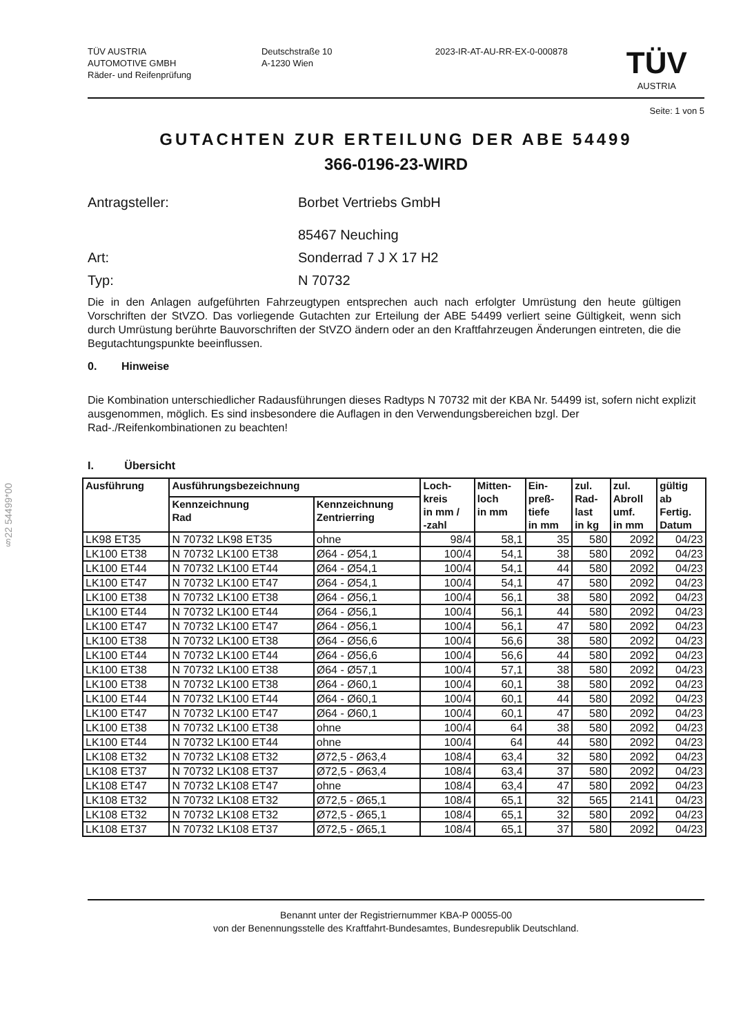§22 54499*00
TÜV AUSTRIA
AUTOMOTIVE GMBH
Räder- und Reifenprüfung
Deutschstraße 10
A-1230 Wien
2023-IR-AT-AU-RR-EX-0-000878
TÜV
AUSTRIA
Seite: 1 von 5
GUTACHTEN ZUR ERTEILUNG DER ABE 54499
366-0196-23-WIRD
Antragsteller: Borbet Vertriebs GmbH
85467 Neuching
Art: Sonderrad 7 J X 17 H2
Typ: N 70732
Die in den Anlagen aufgeführten Fahrzeugtypen entsprechen auch nach erfolgter Umrüstung den heute gültigen Vorschriften der StVZO. Das vorliegende Gutachten zur Erteilung der ABE 54499 verliert seine Gültigkeit, wenn sich durch Umrüstung berührte Bauvorschriften der StVZO ändern oder an den Kraftfahrzeugen Änderungen eintreten, die die Begutachtungspunkte beeinflussen.
0. Hinweise
Die Kombination unterschiedlicher Radausführungen dieses Radtyps N 70732 mit der KBA Nr. 54499 ist, sofern nicht explizit ausgenommen, möglich. Es sind insbesondere die Auflagen in den Verwendungsbereichen bzgl. Der Rad-./Reifenkombinationen zu beachten!
I. Übersicht
| Ausführung | Ausführungsbezeichnung | | Loch- kreis in mm / -zahl | Mitten- loch in mm | Ein- preß- tiefe in mm | zul. Rad- last in kg | zul. Abroll umf. in mm | gültig ab Fertig. Datum |
| --- | --- | --- | --- | --- | --- | --- | --- | --- |
| | Kennzeichnung Rad | Kennzeichnung Zentrierring | | | | | | |
| LK98 ET35 | N 70732 LK98 ET35 | ohne | 98/4 | 58,1 | 35 | 580 | 2092 | 04/23 |
| LK100 ET38 | N 70732 LK100 ET38 | Ø64 - Ø54,1 | 100/4 | 54,1 | 38 | 580 | 2092 | 04/23 |
| LK100 ET44 | N 70732 LK100 ET44 | Ø64 - Ø54,1 | 100/4 | 54,1 | 44 | 580 | 2092 | 04/23 |
| LK100 ET47 | N 70732 LK100 ET47 | Ø64 - Ø54,1 | 100/4 | 54,1 | 47 | 580 | 2092 | 04/23 |
| LK100 ET38 | N 70732 LK100 ET38 | Ø64 - Ø56,1 | 100/4 | 56,1 | 38 | 580 | 2092 | 04/23 |
| LK100 ET44 | N 70732 LK100 ET44 | Ø64 - Ø56,1 | 100/4 | 56,1 | 44 | 580 | 2092 | 04/23 |
| LK100 ET47 | N 70732 LK100 ET47 | Ø64 - Ø56,1 | 100/4 | 56,1 | 47 | 580 | 2092 | 04/23 |
| LK100 ET38 | N 70732 LK100 ET38 | Ø64 - Ø56,6 | 100/4 | 56,6 | 38 | 580 | 2092 | 04/23 |
| LK100 ET44 | N 70732 LK100 ET44 | Ø64 - Ø56,6 | 100/4 | 56,6 | 44 | 580 | 2092 | 04/23 |
| LK100 ET38 | N 70732 LK100 ET38 | Ø64 - Ø57,1 | 100/4 | 57,1 | 38 | 580 | 2092 | 04/23 |
| LK100 ET38 | N 70732 LK100 ET38 | Ø64 - Ø60,1 | 100/4 | 60,1 | 38 | 580 | 2092 | 04/23 |
| LK100 ET44 | N 70732 LK100 ET44 | Ø64 - Ø60,1 | 100/4 | 60,1 | 44 | 580 | 2092 | 04/23 |
| LK100 ET47 | N 70732 LK100 ET47 | Ø64 - Ø60,1 | 100/4 | 60,1 | 47 | 580 | 2092 | 04/23 |
| LK100 ET38 | N 70732 LK100 ET38 | ohne | 100/4 | 64 | 38 | 580 | 2092 | 04/23 |
| LK100 ET44 | N 70732 LK100 ET44 | ohne | 100/4 | 64 | 44 | 580 | 2092 | 04/23 |
| LK108 ET32 | N 70732 LK108 ET32 | Ø72,5 - Ø63,4 | 108/4 | 63,4 | 32 | 580 | 2092 | 04/23 |
| LK108 ET37 | N 70732 LK108 ET37 | Ø72,5 - Ø63,4 | 108/4 | 63,4 | 37 | 580 | 2092 | 04/23 |
| LK108 ET47 | N 70732 LK108 ET47 | ohne | 108/4 | 63,4 | 47 | 580 | 2092 | 04/23 |
| LK108 ET32 | N 70732 LK108 ET32 | Ø72,5 - Ø65,1 | 108/4 | 65,1 | 32 | 565 | 2141 | 04/23 |
| LK108 ET32 | N 70732 LK108 ET32 | Ø72,5 - Ø65,1 | 108/4 | 65,1 | 32 | 580 | 2092 | 04/23 |
| LK108 ET37 | N 70732 LK108 ET37 | Ø72,5 - Ø65,1 | 108/4 | 65,1 | 37 | 580 | 2092 | 04/23 |
Benannt unter der Registriernummer KBA-P 00055-00
von der Benennungsstelle des Kraftfahrt-Bundesamtes, Bundesrepublik Deutschland.